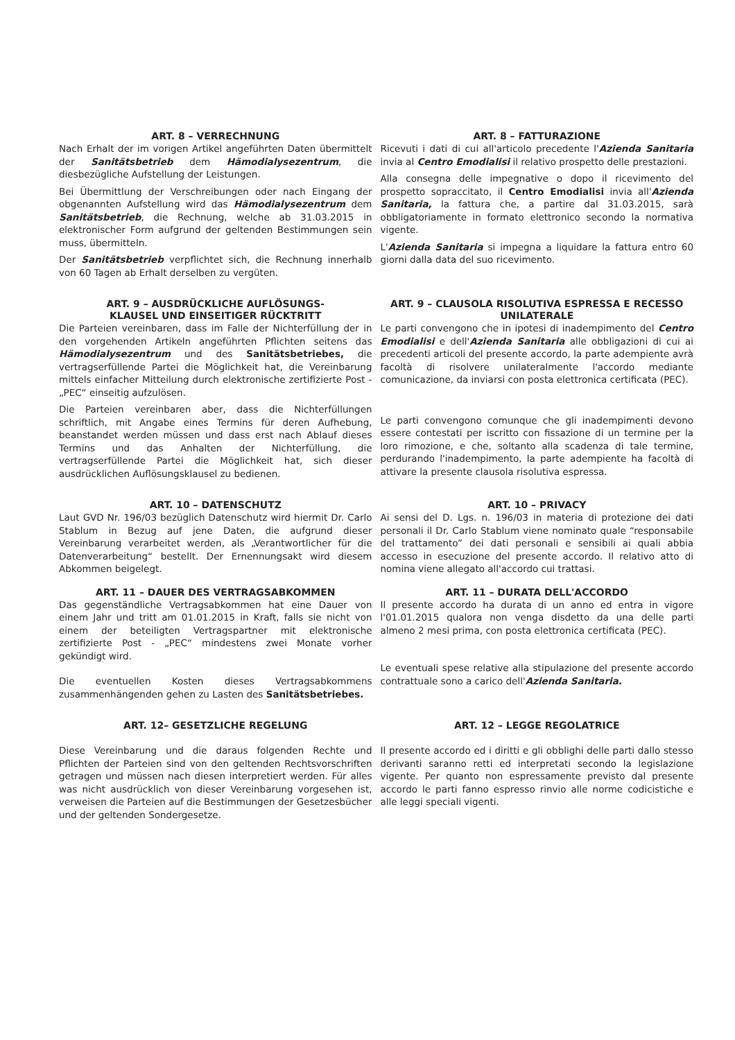ART. 8 – VERRECHNUNG
Nach Erhalt der im vorigen Artikel angeführten Daten übermittelt der Sanitätsbetrieb dem Hämodialysezentrum, die diesbezügliche Aufstellung der Leistungen.
Bei Übermittlung der Verschreibungen oder nach Eingang der obgenannten Aufstellung wird das Hämodialysezentrum dem Sanitätsbetrieb, die Rechnung, welche ab 31.03.2015 in elektronischer Form aufgrund der geltenden Bestimmungen sein muss, übermitteln.
Der Sanitätsbetrieb verpflichtet sich, die Rechnung innerhalb von 60 Tagen ab Erhalt derselben zu vergüten.
ART. 8 – FATTURAZIONE
Ricevuti i dati di cui all'articolo precedente l'Azienda Sanitaria invia al Centro Emodialisi il relativo prospetto delle prestazioni.
Alla consegna delle impegnative o dopo il ricevimento del prospetto sopraccitato, il Centro Emodialisi invia all'Azienda Sanitaria, la fattura che, a partire dal 31.03.2015, sarà obbligatoriamente in formato elettronico secondo la normativa vigente.
L'Azienda Sanitaria si impegna a liquidare la fattura entro 60 giorni dalla data del suo ricevimento.
ART. 9 – AUSDRÜCKLICHE AUFLÖSUNGS-
KLAUSEL UND EINSEITIGER RÜCKTRITT
Die Parteien vereinbaren, dass im Falle der Nichterfüllung der in den vorgehenden Artikeln angeführten Pflichten seitens das Hämodialysezentrum und des Sanitätsbetriebes, die vertragserfüllende Partei die Möglichkeit hat, die Vereinbarung mittels einfacher Mitteilung durch elektronische zertifizierte Post - „PEC“ einseitig aufzulösen.
Die Parteien vereinbaren aber, dass die Nichterfüllungen schriftlich, mit Angabe eines Termins für deren Aufhebung, beanstandet werden müssen und dass erst nach Ablauf dieses Termins und das Anhalten der Nichterfüllung, die vertragserfüllende Partei die Möglichkeit hat, sich dieser ausdrücklichen Auflösungsklausel zu bedienen.
ART. 9 – CLAUSOLA RISOLUTIVA ESPRESSA E RECESSO UNILATERALE
Le parti convengono che in ipotesi di inadempimento del Centro Emodialisi e dell'Azienda Sanitaria alle obbligazioni di cui ai precedenti articoli del presente accordo, la parte adempiente avrà facoltà di risolvere unilateralmente l'accordo mediante comunicazione, da inviarsi con posta elettronica certificata (PEC).
Le parti convengono comunque che gli inadempimenti devono essere contestati per iscritto con fissazione di un termine per la loro rimozione, e che, soltanto alla scadenza di tale termine, perdurando l'inadempimento, la parte adempiente ha facoltà di attivare la presente clausola risolutiva espressa.
ART. 10 – DATENSCHUTZ
Laut GVD Nr. 196/03 bezüglich Datenschutz wird hiermit Dr. Carlo Stablum in Bezug auf jene Daten, die aufgrund dieser Vereinbarung verarbeitet werden, als „Verantwortlicher für die Datenverarbeitung“ bestellt. Der Ernennungsakt wird diesem Abkommen beigelegt.
ART. 10 – PRIVACY
Ai sensi del D. Lgs. n. 196/03 in materia di protezione dei dati personali il Dr. Carlo Stablum viene nominato quale “responsabile del trattamento” dei dati personali e sensibili ai quali abbia accesso in esecuzione del presente accordo. Il relativo atto di nomina viene allegato all'accordo cui trattasi.
ART. 11 – DAUER DES VERTRAGSABKOMMEN
Das gegenständliche Vertragsabkommen hat eine Dauer von einem Jahr und tritt am 01.01.2015 in Kraft, falls sie nicht von einem der beteiligten Vertragspartner mit elektronische zertifizierte Post - „PEC“ mindestens zwei Monate vorher gekündigt wird.
Die eventuellen Kosten dieses Vertragsabkommens zusammenhängenden gehen zu Lasten des Sanitätsbetriebes.
ART. 11 – DURATA DELL'ACCORDO
Il presente accordo ha durata di un anno ed entra in vigore l'01.01.2015 qualora non venga disdetto da una delle parti almeno 2 mesi prima, con posta elettronica certificata (PEC).
Le eventuali spese relative alla stipulazione del presente accordo contrattuale sono a carico dell'Azienda Sanitaria.
ART. 12– GESETZLICHE REGELUNG
Diese Vereinbarung und die daraus folgenden Rechte und Pflichten der Parteien sind von den geltenden Rechtsvorschriften getragen und müssen nach diesen interpretiert werden. Für alles was nicht ausdrücklich von dieser Vereinbarung vorgesehen ist, verweisen die Parteien auf die Bestimmungen der Gesetzesbücher und der geltenden Sondergesetze.
ART. 12 – LEGGE REGOLATRICE
Il presente accordo ed i diritti e gli obblighi delle parti dallo stesso derivanti saranno retti ed interpretati secondo la legislazione vigente. Per quanto non espressamente previsto dal presente accordo le parti fanno espresso rinvio alle norme codicistiche e alle leggi speciali vigenti.